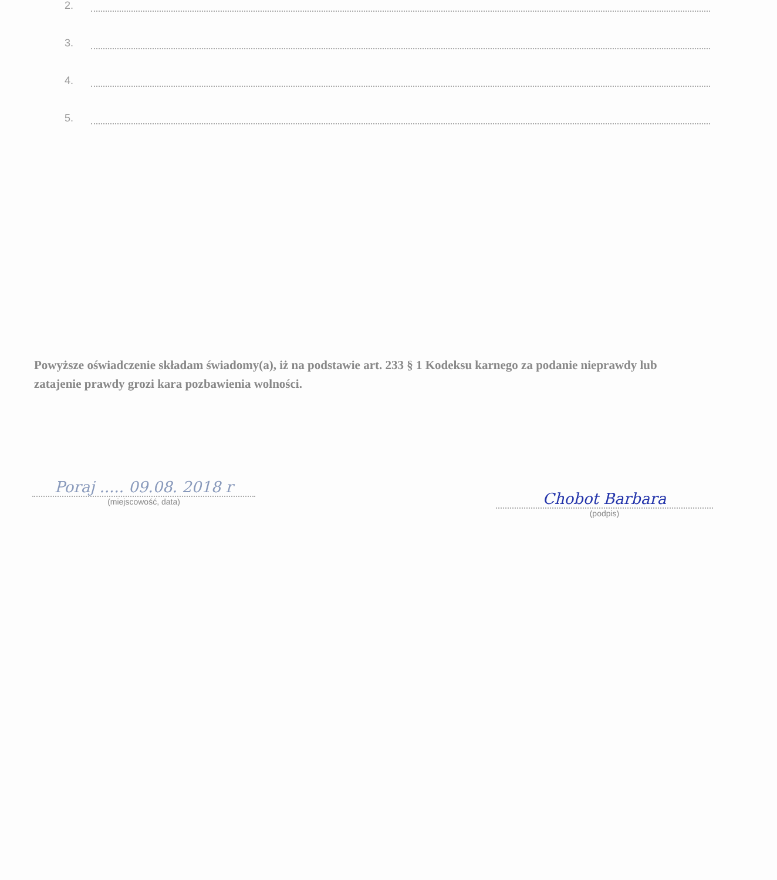2.
3.
4.
5.
Powyższe oświadczenie składam świadomy(a), iż na podstawie art. 233 § 1 Kodeksu karnego za podanie nieprawdy lub zatajenie prawdy grozi kara pozbawienia wolności.
Poraj ..... 09.08. 2018 r
(miejscowość, data)
Chobot Barbara
(podpis)